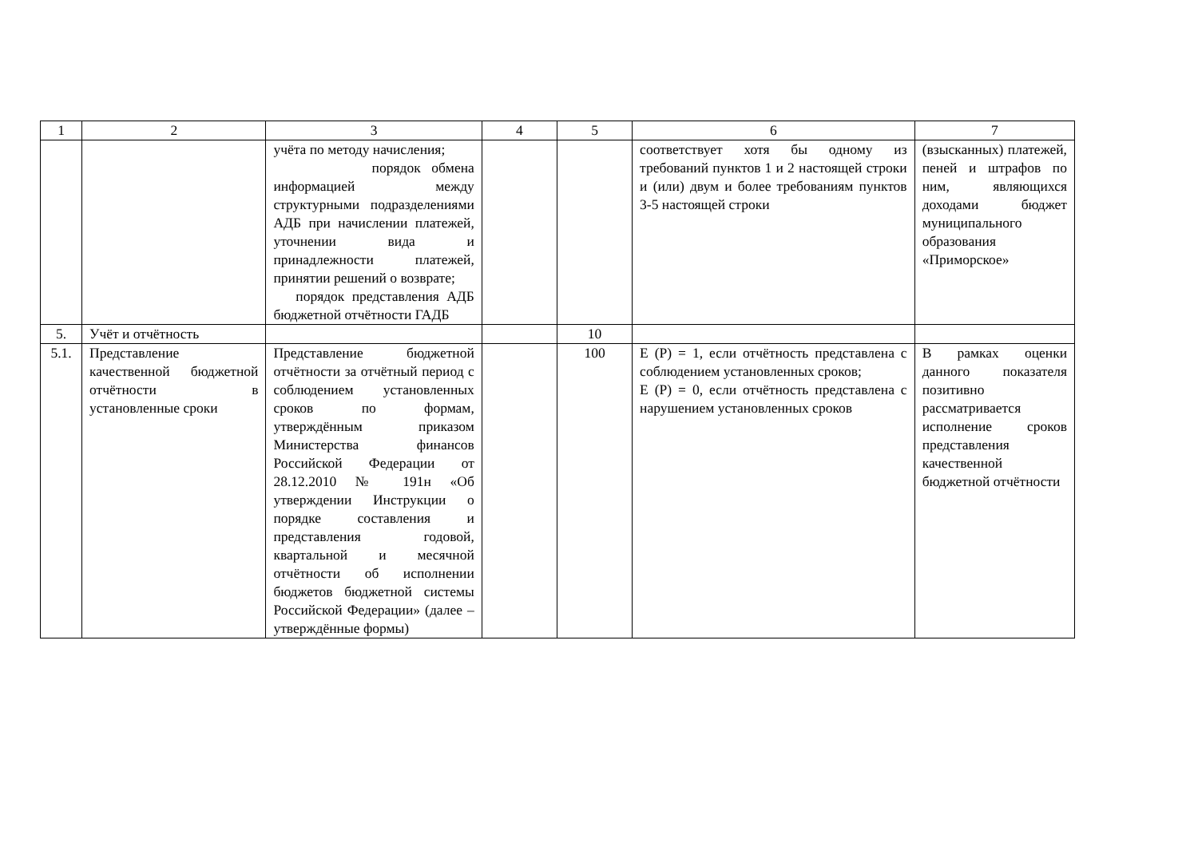| 1 | 2 | 3 | 4 | 5 | 6 | 7 |
| --- | --- | --- | --- | --- | --- | --- |
| | | учёта по методу начисления; порядок обмена информацией между структурными подразделениями АДБ при начислении платежей, уточнении вида и принадлежности платежей, принятии решений о возврате; порядок представления АДБ бюджетной отчётности ГАДБ | | | соответствует хотя бы одному из требований пунктов 1 и 2 настоящей строки и (или) двум и более требованиям пунктов 3-5 настоящей строки | (взысканных) платежей, пеней и штрафов по ним, являющихся доходами бюджет муниципального образования «Приморское» |
| 5. | Учёт и отчётность | | | 10 | | |
| 5.1. | Представление качественной бюджетной отчётности в установленные сроки | Представление бюджетной отчётности за отчётный период с соблюдением установленных сроков по формам, утверждённым приказом Министерства финансов Российской Федерации от 28.12.2010 № 191н «Об утверждении Инструкции о порядке составления и представления годовой, квартальной и месячной отчётности об исполнении бюджетов бюджетной системы Российской Федерации» (далее – утверждённые формы) | | 100 | Е (Р) = 1, если отчётность представлена с соблюдением установленных сроков; Е (Р) = 0, если отчётность представлена с нарушением установленных сроков | В рамках оценки данного показателя позитивно рассматривается исполнение сроков представления качественной бюджетной отчётности |